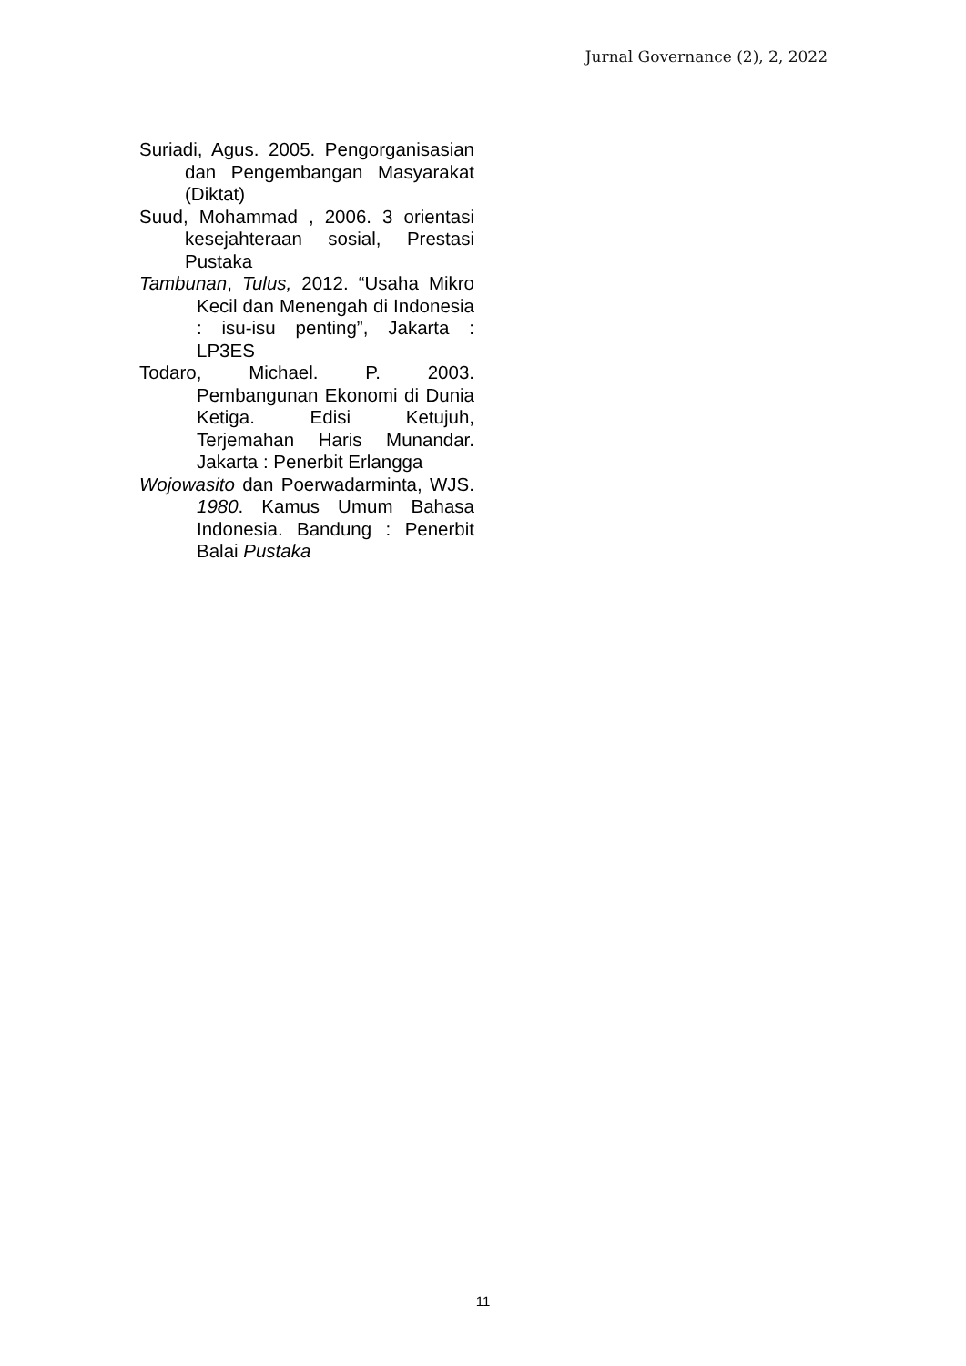Jurnal Governance (2), 2, 2022
Suriadi, Agus. 2005. Pengorganisasian dan Pengembangan Masyarakat (Diktat)
Suud, Mohammad , 2006. 3 orientasi kesejahteraan sosial, Prestasi Pustaka
Tambunan, Tulus, 2012. “Usaha Mikro Kecil dan Menengah di Indonesia : isu-isu penting”, Jakarta : LP3ES
Todaro, Michael. P. 2003. Pembangunan Ekonomi di Dunia Ketiga. Edisi Ketujuh, Terjemahan Haris Munandar. Jakarta : Penerbit Erlangga
Wojowasito dan Poerwadarminta, WJS. 1980. Kamus Umum Bahasa Indonesia. Bandung : Penerbit Balai Pustaka
11